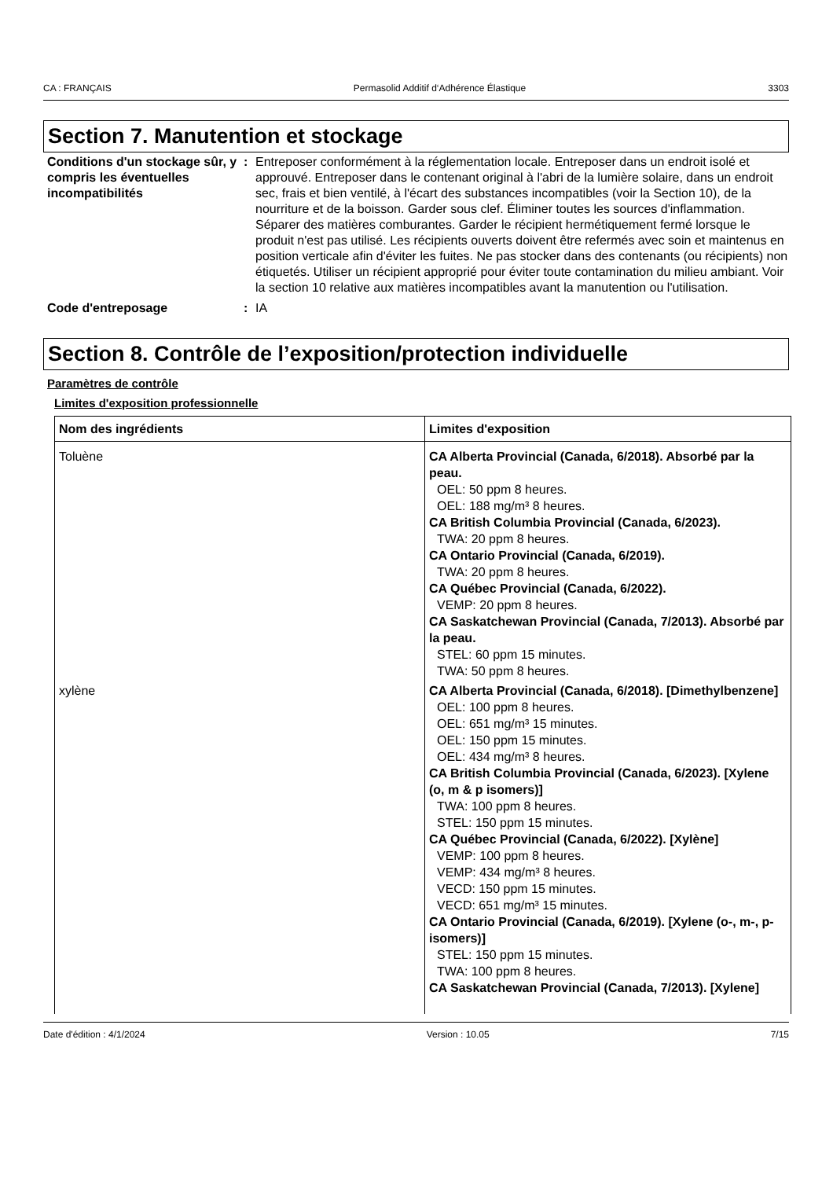CA : FRANÇAIS Permasolid Additif d‘Adhérence Élastique 3303
Section 7. Manutention et stockage
Conditions d'un stockage sûr, y compris les éventuelles incompatibilités
: Entreposer conformément à la réglementation locale. Entreposer dans un endroit isolé et approuvé. Entreposer dans le contenant original à l'abri de la lumière solaire, dans un endroit sec, frais et bien ventilé, à l'écart des substances incompatibles (voir la Section 10), de la nourriture et de la boisson. Garder sous clef. Éliminer toutes les sources d'inflammation. Séparer des matières comburantes. Garder le récipient hermétiquement fermé lorsque le produit n'est pas utilisé. Les récipients ouverts doivent être refermés avec soin et maintenus en position verticale afin d'éviter les fuites. Ne pas stocker dans des contenants (ou récipients) non étiquetés. Utiliser un récipient approprié pour éviter toute contamination du milieu ambiant. Voir la section 10 relative aux matières incompatibles avant la manutention ou l'utilisation.
Code d'entreposage : IA
Section 8. Contrôle de l’exposition/protection individuelle
Paramètres de contrôle
Limites d'exposition professionnelle
| Nom des ingrédients | Limites d'exposition |
| --- | --- |
| Toluène | CA Alberta Provincial (Canada, 6/2018). Absorbé par la peau. OEL: 50 ppm 8 heures. OEL: 188 mg/m³ 8 heures. CA British Columbia Provincial (Canada, 6/2023). TWA: 20 ppm 8 heures. CA Ontario Provincial (Canada, 6/2019). TWA: 20 ppm 8 heures. CA Québec Provincial (Canada, 6/2022). VEMP: 20 ppm 8 heures. CA Saskatchewan Provincial (Canada, 7/2013). Absorbé par la peau. STEL: 60 ppm 15 minutes. TWA: 50 ppm 8 heures. |
| xylène | CA Alberta Provincial (Canada, 6/2018). [Dimethylbenzene] OEL: 100 ppm 8 heures. OEL: 651 mg/m³ 15 minutes. OEL: 150 ppm 15 minutes. OEL: 434 mg/m³ 8 heures. CA British Columbia Provincial (Canada, 6/2023). [Xylene (o, m & p isomers)] TWA: 100 ppm 8 heures. STEL: 150 ppm 15 minutes. CA Québec Provincial (Canada, 6/2022). [Xylène] VEMP: 100 ppm 8 heures. VEMP: 434 mg/m³ 8 heures. VECD: 150 ppm 15 minutes. VECD: 651 mg/m³ 15 minutes. CA Ontario Provincial (Canada, 6/2019). [Xylene (o-, m-, p-isomers)] STEL: 150 ppm 15 minutes. TWA: 100 ppm 8 heures. CA Saskatchewan Provincial (Canada, 7/2013). [Xylene] |
Date d'édition : 4/1/2024 Version : 10.05 7/15